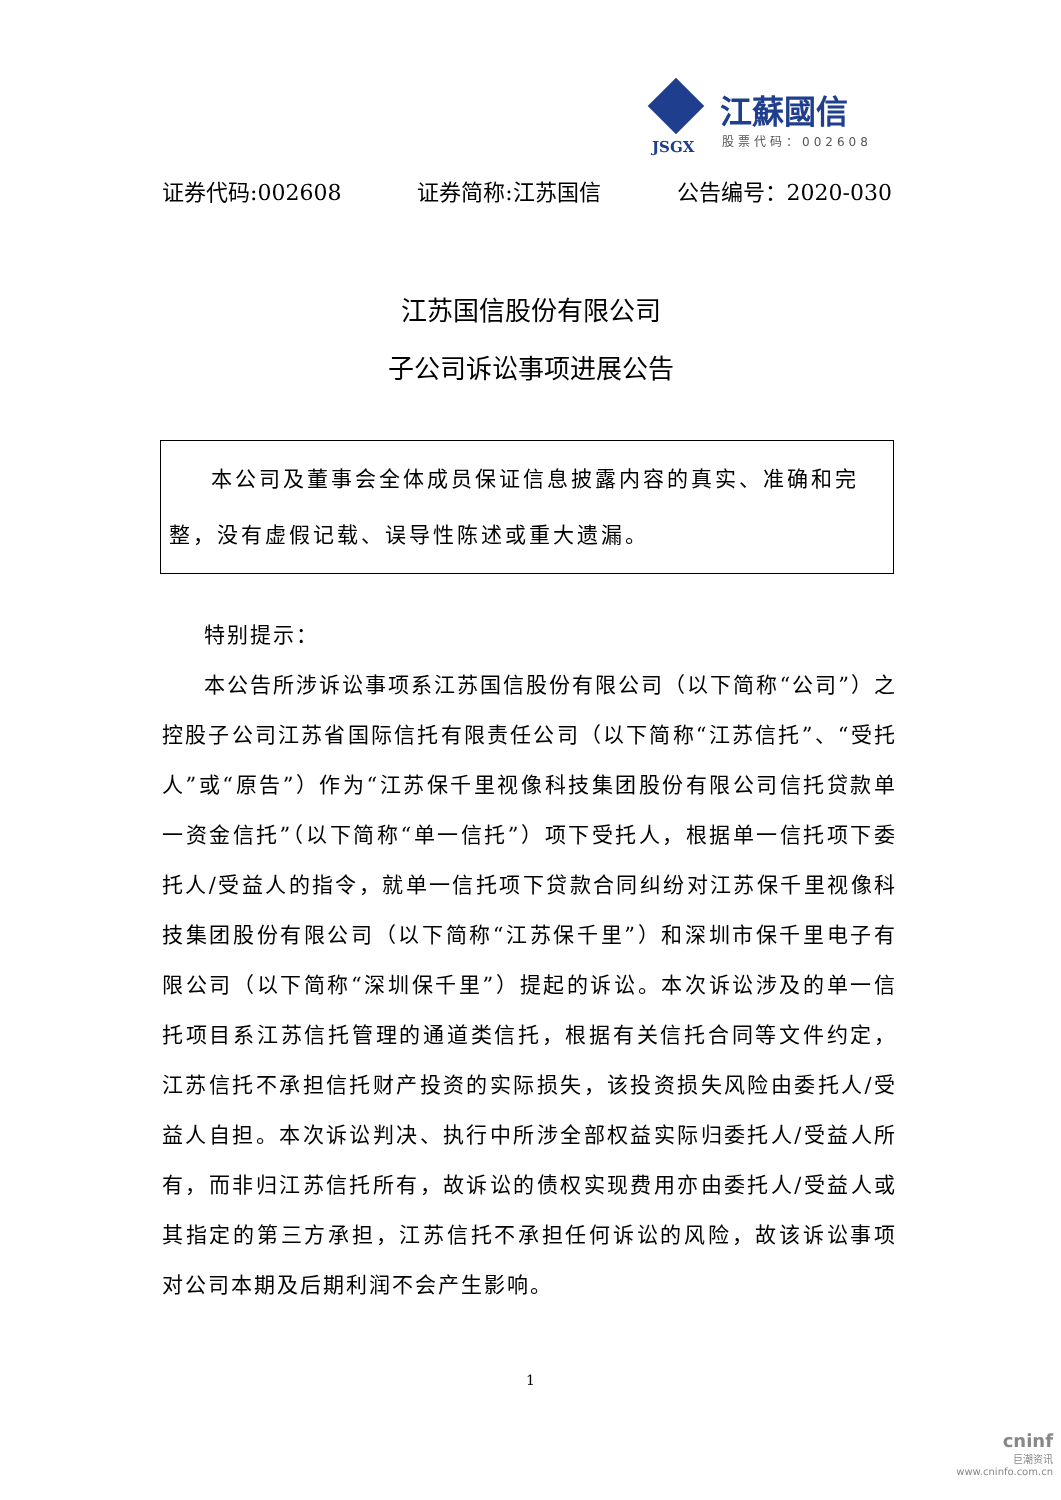江蘇國信
JSGX 股票代码：002608
证券代码:002608 证券简称:江苏国信 公告编号：2020-030
江苏国信股份有限公司
子公司诉讼事项进展公告
本公司及董事会全体成员保证信息披露内容的真实、准确和完整，没有虚假记载、误导性陈述或重大遗漏。
特别提示：
本公告所涉诉讼事项系江苏国信股份有限公司（以下简称“公司”）之控股子公司江苏省国际信托有限责任公司（以下简称“江苏信托”、“受托人”或“原告”）作为“江苏保千里视像科技集团股份有限公司信托贷款单一资金信托”（以下简称“单一信托”）项下受托人，根据单一信托项下委托人/受益人的指令，就单一信托项下贷款合同纠纷对江苏保千里视像科技集团股份有限公司（以下简称“江苏保千里”）和深圳市保千里电子有限公司（以下简称“深圳保千里”）提起的诉讼。本次诉讼涉及的单一信托项目系江苏信托管理的通道类信托，根据有关信托合同等文件约定，江苏信托不承担信托财产投资的实际损失，该投资损失风险由委托人/受益人自担。本次诉讼判决、执行中所涉全部权益实际归委托人/受益人所有，而非归江苏信托所有，故诉讼的债权实现费用亦由委托人/受益人或其指定的第三方承担，江苏信托不承担任何诉讼的风险，故该诉讼事项对公司本期及后期利润不会产生影响。
1
cninf
巨潮资讯
www.cninfo.com.cn